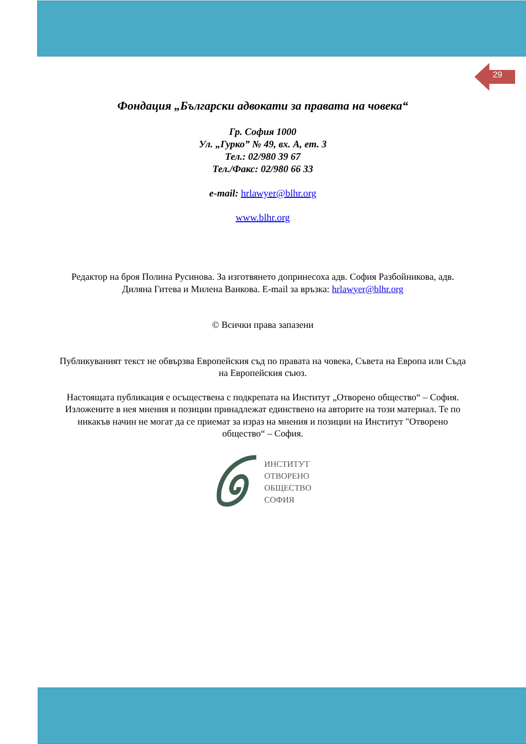29
Фондация „Български адвокати за правата на човека“
Гр. София 1000
Ул. „Гурко” № 49, вх. А, ет. 3
Тел.: 02/980 39 67
Тел./Факс: 02/980 66 33
e-mail: hrlawyer@blhr.org
www.blhr.org
Редактор на броя Полина Русинова. За изготвянето допринесоха адв. София Разбойникова, адв. Диляна Гитева и Милена Ванкова. E-mail за връзка: hrlawyer@blhr.org
© Всички права запазени
Публикуваният текст не обвързва Европейския съд по правата на човека, Съвета на Европа или Съда на Европейския съюз.
Настоящата публикация е осъществена с подкрепата на Институт „Отворено общество“ – София. Изложените в нея мнения и позиции принадлежат единствено на авторите на този материал. Те по никакъв начин не могат да се приемат за израз на мнения и позиции на Институт "Отворено общество“ – София.
ИНСТИТУТ
ОТВОРЕНО
ОБЩЕСТВО
СОФИЯ